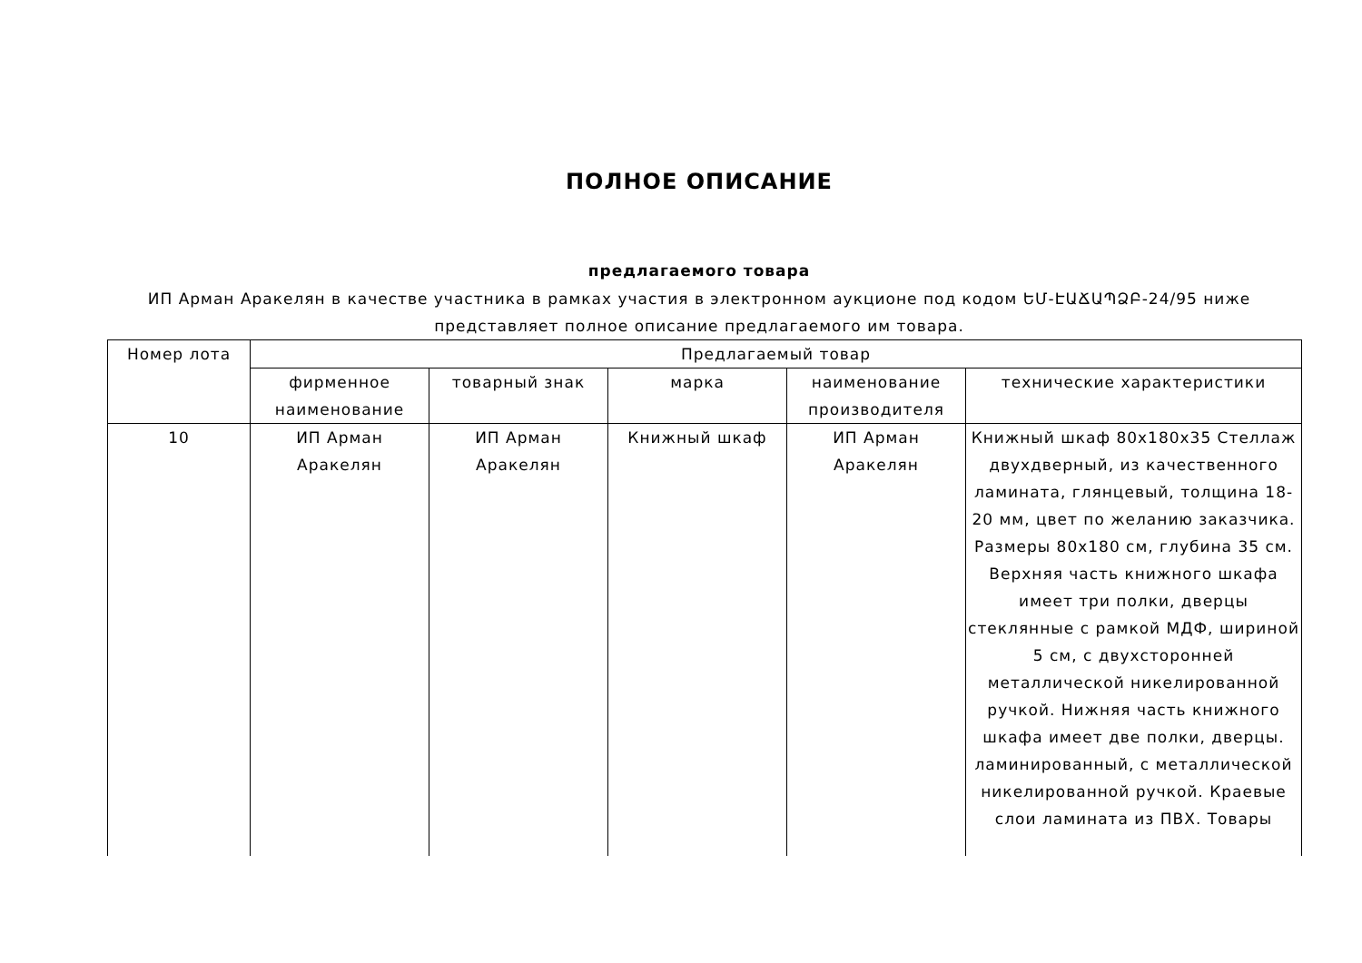ПОЛНОЕ ОПИСАНИЕ
предлагаемого товара
ИП Арман Аракелян в качестве участника в рамках участия в электронном аукционе под кодом ԵՄ-ԷԱՃԱՊՁԲ-24/95 ниже представляет полное описание предлагаемого им товара.
| Номер лота | Предлагаемый товар | | | | |
| --- | --- | --- | --- | --- | --- |
| | фирменное наименование | товарный знак | марка | наименование производителя | технические характеристики |
| 10 | ИП Арман Аракелян | ИП Арман Аракелян | Книжный шкаф | ИП Арман Аракелян | Книжный шкаф 80х180х35 Стеллаж двухдверный, из качественного ламината, глянцевый, толщина 18-20 мм, цвет по желанию заказчика. Размеры 80х180 см, глубина 35 см. Верхняя часть книжного шкафа имеет три полки, дверцы стеклянные с рамкой МДФ, шириной 5 см, с двухсторонней металлической никелированной ручкой. Нижняя часть книжного шкафа имеет две полки, дверцы. ламинированный, с металлической никелированной ручкой. Краевые слои ламината из ПВХ. Товары |